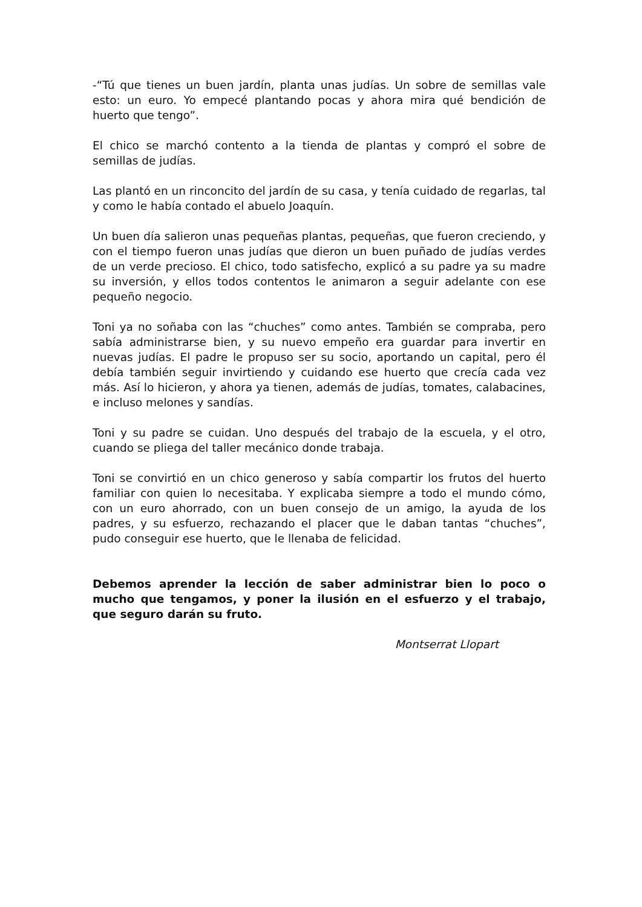-“Tú que tienes un buen jardín, planta unas judías. Un sobre de semillas vale esto: un euro. Yo empecé plantando pocas y ahora mira qué bendición de huerto que tengo”.
El chico se marchó contento a la tienda de plantas y compró el sobre de semillas de judías.
Las plantó en un rinconcito del jardín de su casa, y tenía cuidado de regarlas, tal y como le había contado el abuelo Joaquín.
Un buen día salieron unas pequeñas plantas, pequeñas, que fueron creciendo, y con el tiempo fueron unas judías que dieron un buen puñado de judías verdes de un verde precioso. El chico, todo satisfecho, explicó a su padre ya su madre su inversión, y ellos todos contentos le animaron a seguir adelante con ese pequeño negocio.
Toni ya no soñaba con las “chuches” como antes. También se compraba, pero sabía administrarse bien, y su nuevo empeño era guardar para invertir en nuevas judías. El padre le propuso ser su socio, aportando un capital, pero él debía también seguir invirtiendo y cuidando ese huerto que crecía cada vez más. Así lo hicieron, y ahora ya tienen, además de judías, tomates, calabacines, e incluso melones y sandías.
Toni y su padre se cuidan. Uno después del trabajo de la escuela, y el otro, cuando se pliega del taller mecánico donde trabaja.
Toni se convirtió en un chico generoso y sabía compartir los frutos del huerto familiar con quien lo necesitaba. Y explicaba siempre a todo el mundo cómo, con un euro ahorrado, con un buen consejo de un amigo, la ayuda de los padres, y su esfuerzo, rechazando el placer que le daban tantas “chuches”, pudo conseguir ese huerto, que le llenaba de felicidad.
Debemos aprender la lección de saber administrar bien lo poco o mucho que tengamos, y poner la ilusión en el esfuerzo y el trabajo, que seguro darán su fruto.
Montserrat Llopart